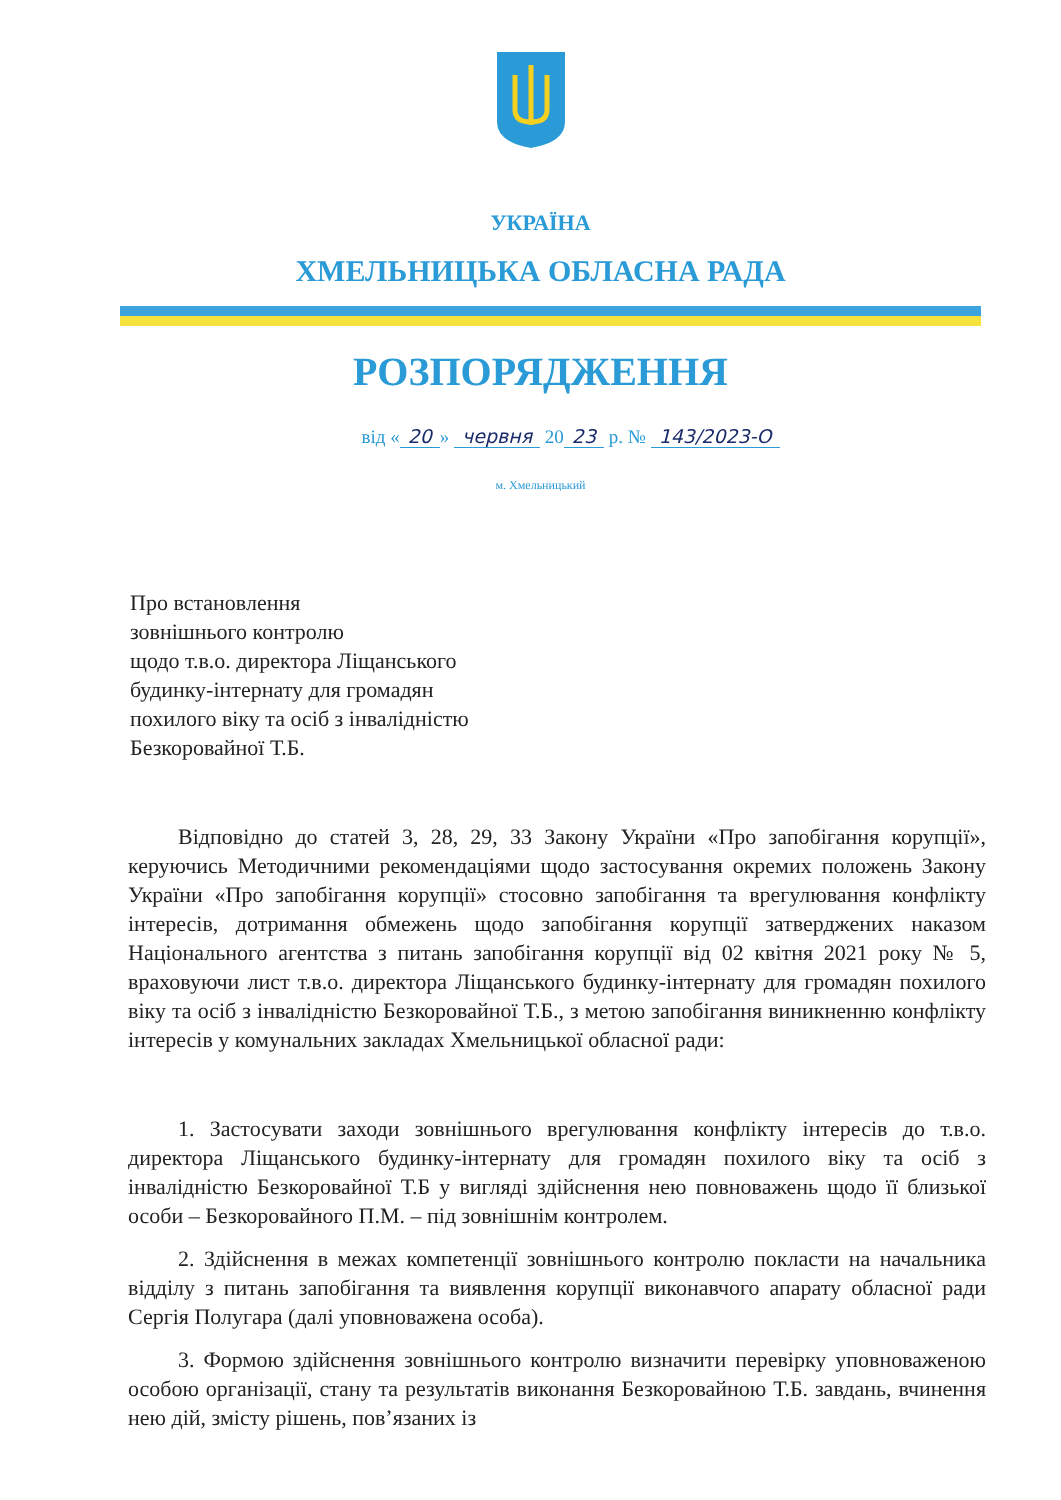УКРАЇНА
ХМЕЛЬНИЦЬКА ОБЛАСНА РАДА
РОЗПОРЯДЖЕННЯ
від « 20 » червня 20 23 р. № 143/2023-О
м. Хмельницький
Про встановлення
зовнішнього контролю
щодо т.в.о. директора Ліщанського
будинку-інтернату для громадян
похилого віку та осіб з інвалідністю
Безкоровайної Т.Б.
Відповідно до статей 3, 28, 29, 33 Закону України «Про запобігання корупції», керуючись Методичними рекомендаціями щодо застосування окремих положень Закону України «Про запобігання корупції» стосовно запобігання та врегулювання конфлікту інтересів, дотримання обмежень щодо запобігання корупції затверджених наказом Національного агентства з питань запобігання корупції від 02 квітня 2021 року № 5, враховуючи лист т.в.о. директора Ліщанського будинку-інтернату для громадян похилого віку та осіб з інвалідністю Безкоровайної Т.Б., з метою запобігання виникненню конфлікту інтересів у комунальних закладах Хмельницької обласної ради:
1. Застосувати заходи зовнішнього врегулювання конфлікту інтересів до т.в.о. директора Ліщанського будинку-інтернату для громадян похилого віку та осіб з інвалідністю Безкоровайної Т.Б у вигляді здійснення нею повноважень щодо її близької особи – Безкоровайного П.М. – під зовнішнім контролем.
2. Здійснення в межах компетенції зовнішнього контролю покласти на начальника відділу з питань запобігання та виявлення корупції виконавчого апарату обласної ради Сергія Полугара (далі уповноважена особа).
3. Формою здійснення зовнішнього контролю визначити перевірку уповноваженою особою організації, стану та результатів виконання Безкоровайною Т.Б. завдань, вчинення нею дій, змісту рішень, пов’язаних із